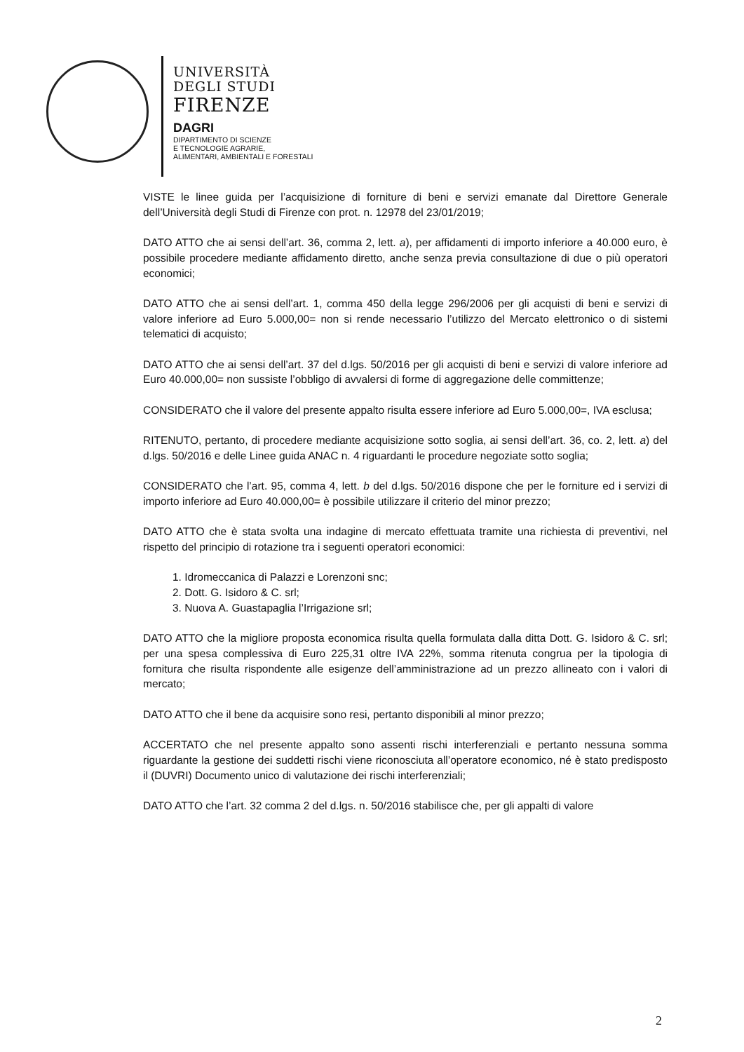UNIVERSITÀ
DEGLI STUDI
FIRENZE
DAGRI
DIPARTIMENTO DI SCIENZE
E TECNOLOGIE AGRARIE,
ALIMENTARI, AMBIENTALI E FORESTALI
VISTE le linee guida per l’acquisizione di forniture di beni e servizi emanate dal Direttore Generale dell’Università degli Studi di Firenze con prot. n. 12978 del 23/01/2019;
DATO ATTO che ai sensi dell’art. 36, comma 2, lett. a), per affidamenti di importo inferiore a 40.000 euro, è possibile procedere mediante affidamento diretto, anche senza previa consultazione di due o più operatori economici;
DATO ATTO che ai sensi dell’art. 1, comma 450 della legge 296/2006 per gli acquisti di beni e servizi di valore inferiore ad Euro 5.000,00= non si rende necessario l’utilizzo del Mercato elettronico o di sistemi telematici di acquisto;
DATO ATTO che ai sensi dell’art. 37 del d.lgs. 50/2016 per gli acquisti di beni e servizi di valore inferiore ad Euro 40.000,00= non sussiste l’obbligo di avvalersi di forme di aggregazione delle committenze;
CONSIDERATO che il valore del presente appalto risulta essere inferiore ad Euro 5.000,00=, IVA esclusa;
RITENUTO, pertanto, di procedere mediante acquisizione sotto soglia, ai sensi dell’art. 36, co. 2, lett. a) del d.lgs. 50/2016 e delle Linee guida ANAC n. 4 riguardanti le procedure negoziate sotto soglia;
CONSIDERATO che l’art. 95, comma 4, lett. b del d.lgs. 50/2016 dispone che per le forniture ed i servizi di importo inferiore ad Euro 40.000,00= è possibile utilizzare il criterio del minor prezzo;
DATO ATTO che è stata svolta una indagine di mercato effettuata tramite una richiesta di preventivi, nel rispetto del principio di rotazione tra i seguenti operatori economici:
1. Idromeccanica di Palazzi e Lorenzoni snc;
2. Dott. G. Isidoro & C. srl;
3. Nuova A. Guastapaglia l’Irrigazione srl;
DATO ATTO che la migliore proposta economica risulta quella formulata dalla ditta Dott. G. Isidoro & C. srl; per una spesa complessiva di Euro 225,31 oltre IVA 22%, somma ritenuta congrua per la tipologia di fornitura che risulta rispondente alle esigenze dell’amministrazione ad un prezzo allineato con i valori di mercato;
DATO ATTO che il bene da acquisire sono resi, pertanto disponibili al minor prezzo;
ACCERTATO che nel presente appalto sono assenti rischi interferenziali e pertanto nessuna somma riguardante la gestione dei suddetti rischi viene riconosciuta all’operatore economico, né è stato predisposto il (DUVRI) Documento unico di valutazione dei rischi interferenziali;
DATO ATTO che l’art. 32 comma 2 del d.lgs. n. 50/2016 stabilisce che, per gli appalti di valore
2